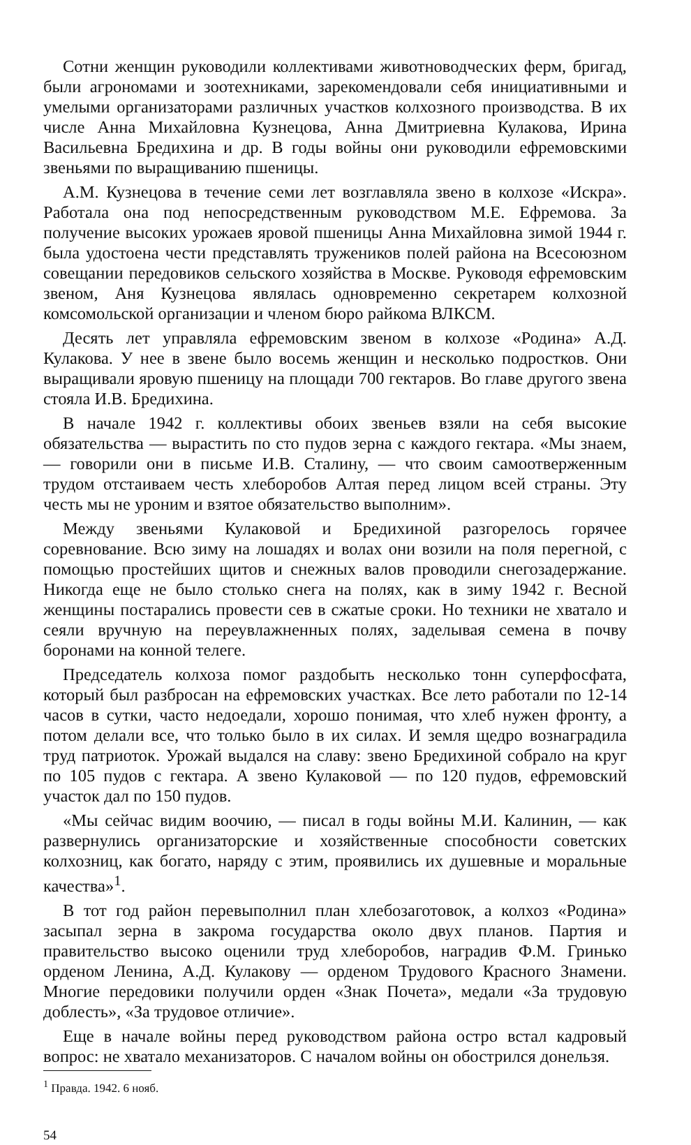Сотни женщин руководили коллективами животноводческих ферм, бригад, были агрономами и зоотехниками, зарекомендовали себя инициативными и умелыми организаторами различных участков колхозного производства. В их числе Анна Михайловна Кузнецова, Анна Дмитриевна Кулакова, Ирина Васильевна Бредихина и др. В годы войны они руководили ефремовскими звеньями по выращиванию пшеницы.
А.М. Кузнецова в течение семи лет возглавляла звено в колхозе «Искра». Работала она под непосредственным руководством М.Е. Ефремова. За получение высоких урожаев яровой пшеницы Анна Михайловна зимой 1944 г. была удостоена чести представлять тружеников полей района на Всесоюзном совещании передовиков сельского хозяйства в Москве. Руководя ефремовским звеном, Аня Кузнецова являлась одновременно секретарем колхозной комсомольской организации и членом бюро райкома ВЛКСМ.
Десять лет управляла ефремовским звеном в колхозе «Родина» А.Д. Кулакова. У нее в звене было восемь женщин и несколько подростков. Они выращивали яровую пшеницу на площади 700 гектаров. Во главе другого звена стояла И.В. Бредихина.
В начале 1942 г. коллективы обоих звеньев взяли на себя высокие обязательства — вырастить по сто пудов зерна с каждого гектара. «Мы знаем, — говорили они в письме И.В. Сталину, — что своим самоотверженным трудом отстаиваем честь хлеборобов Алтая перед лицом всей страны. Эту честь мы не уроним и взятое обязательство выполним».
Между звеньями Кулаковой и Бредихиной разгорелось горячее соревнование. Всю зиму на лошадях и волах они возили на поля перегной, с помощью простейших щитов и снежных валов проводили снегозадержание. Никогда еще не было столько снега на полях, как в зиму 1942 г. Весной женщины постарались провести сев в сжатые сроки. Но техники не хватало и сеяли вручную на переувлажненных полях, заделывая семена в почву боронами на конной телеге.
Председатель колхоза помог раздобыть несколько тонн суперфосфата, который был разбросан на ефремовских участках. Все лето работали по 12-14 часов в сутки, часто недоедали, хорошо понимая, что хлеб нужен фронту, а потом делали все, что только было в их силах. И земля щедро вознаградила труд патриоток. Урожай выдался на славу: звено Бредихиной собрало на круг по 105 пудов с гектара. А звено Кулаковой — по 120 пудов, ефремовский участок дал по 150 пудов.
«Мы сейчас видим воочию, — писал в годы войны М.И. Калинин, — как развернулись организаторские и хозяйственные способности советских колхозниц, как богато, наряду с этим, проявились их душевные и моральные качества»<sup>1</sup>.
В тот год район перевыполнил план хлебозаготовок, а колхоз «Родина» засыпал зерна в закрома государства около двух планов. Партия и правительство высоко оценили труд хлеборобов, наградив Ф.М. Гринько орденом Ленина, А.Д. Кулакову — орденом Трудового Красного Знамени. Многие передовики получили орден «Знак Почета», медали «За трудовую доблесть», «За трудовое отличие».
Еще в начале войны перед руководством района остро встал кадровый вопрос: не хватало механизаторов. С началом войны он обострился донельзя.
<sup>1</sup> Правда. 1942. 6 нояб.
54